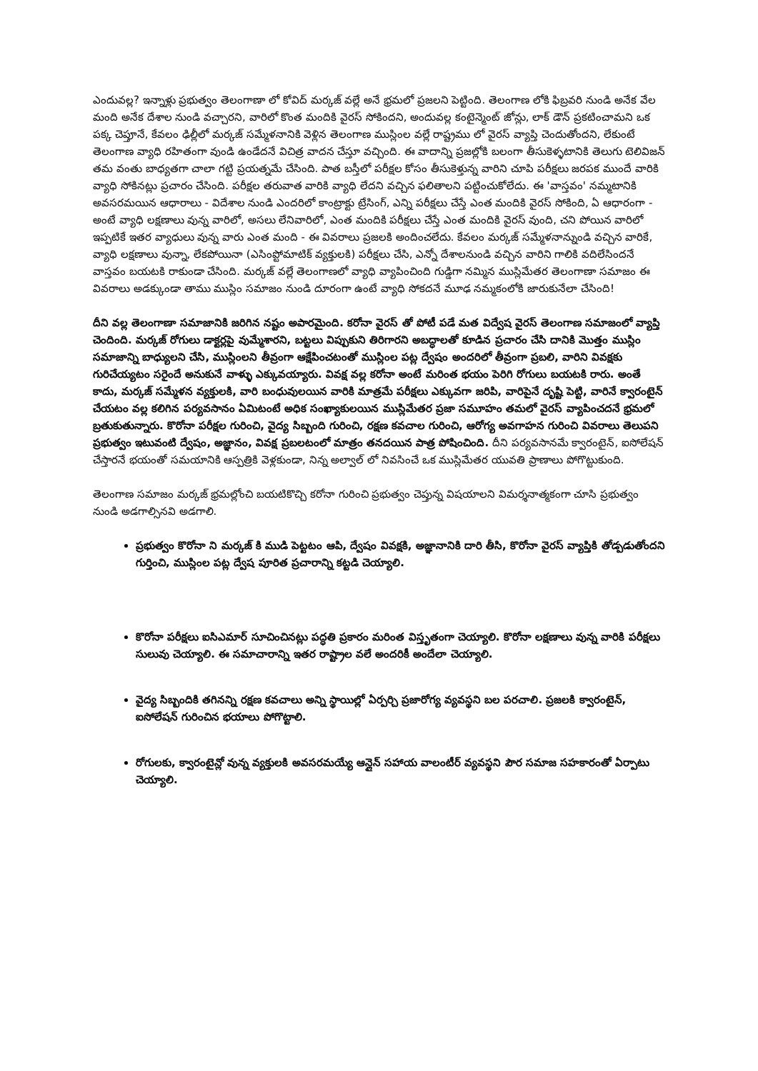ఎందువల్ల? ఇన్నాళ్లు ప్రభుత్వం తెలంగాణా లో కోవిద్ మర్కజ్ వల్లే అనే భ్రమలో ప్రజలని పెట్టింది. తెలంగాణ లోకి ఫిబ్రవరి నుండి అనేక వేల మంది అనేక దేశాల నుండి వచ్చారని, వారిలో కొంత మందికి వైరస్ సోకిందని, అందువల్ల కంటైన్మెంట్ జోన్లు, లాక్ డౌన్ ప్రకటించామని ఒక పక్క చెప్తూనే, కేవలం ఢిల్లీలో మర్కజ్ సమ్మేళనానికి వెళ్లిన తెలంగాణ ముస్లింల వల్లే రాష్ట్రము లో వైరస్ వ్యాప్తి చెందుతోందని, లేకుంటే తెలంగాణ వ్యాధి రహితంగా వుండి ఉండేదనే విచిత్ర వాదన చేస్తూ వచ్చింది. ఈ వాదాన్ని ప్రజల్లోకి బలంగా తీసుకెళ్ళటానికి తెలుగు టెలివిజన్ తమ వంతు బాధ్యతగా చాలా గట్టి ప్రయత్నమే చేసింది. పాత బస్తీలో పరీక్షల కోసం తీసుకెళ్తున్న వారిని చూపి పరీక్షలు జరపక ముందే వారికి వ్యాధి సోకినట్లు ప్రచారం చేసింది. పరీక్షల తరువాత వారికి వ్యాధి లేదని వచ్చిన ఫలితాలని పట్టించుకోలేదు. ఈ 'వాస్తవం' నమ్మటానికి అవసరమయిన ఆధారాలు - విదేశాల నుండి ఎందరిలో కాంట్రాక్టు ట్రేసింగ్, ఎన్ని పరీక్షలు చేస్తే ఎంత మందికి వైరస్ సోకింది, ఏ ఆధారంగా - అంటే వ్యాధి లక్షణాలు వున్న వారిలో, అసలు లేనివారిలో, ఎంత మందికి పరీక్షలు చేస్తే ఎంత మందికి వైరస్ వుంది, చని పోయిన వారిలో ఇప్పటికే ఇతర వ్యాధులు వున్న వారు ఎంత మంది - ఈ వివరాలు ప్రజలకి అందించలేదు. కేవలం మర్కజ్ సమ్మేళనాన్నుండి వచ్చిన వారికే, వ్యాధి లక్షణాలు వున్నా, లేకపోయినా (ఎసింప్టోమాటిక్ వ్యక్తులకి) పరీక్షలు చేసి, ఎన్నో దేశాలనుండి వచ్చిన వారిని గాలికి వదిలేసిందనే వాస్తవం బయటకి రాకుండా చేసింది. మర్కజ్ వల్లే తెలంగాణలో వ్యాధి వ్యాపించింది గుడ్డిగా నమ్మిన ముస్లిమేతర తెలంగాణా సమాజం ఈ వివరాలు అడక్కుండా తాము ముస్లిం సమాజం నుండి దూరంగా ఉంటే వ్యాధి సోకదనే మూఢ నమ్మకంలోకి జారుకునేలా చేసింది!
దీని వల్ల తెలంగాణా సమాజానికి జరిగిన నష్టం అపారమైంది. కరోనా వైరస్ తో పోటీ పడే మత విద్వేష వైరస్ తెలంగాణ సమాజంలో వ్యాప్తి చెందింది. మర్కజ్ రోగులు డాక్టర్లపై వుమ్మేశారని, బట్టలు విప్పుకుని తిరిగారని అబద్ధాలతో కూడిన ప్రచారం చేసి దానికి మొత్తం ముస్లిం సమాజాన్ని బాధ్యులని చేసి, ముస్లింలని తీవ్రంగా ఆక్షేపించటంతో ముస్లింల పట్ల ద్వేషం అందరిలో తీవ్రంగా ప్రబలి, వారిని వివక్షకు గురిచేయ్యటం సరైందే అనుకునే వాళ్ళు ఎక్కువయ్యారు. వివక్ష వల్ల కరోనా అంటే మరింత భయం పెరిగి రోగులు బయటకి రారు. అంతే కాదు, మర్కజ్ సమ్మేళన వ్యక్తులకి, వారి బంధువులయిన వారికి మాత్రమే పరీక్షలు ఎక్కువగా జరిపి, వారిపైనే దృష్టి పెట్టి, వారినే క్వారంటైన్ చేయటం వల్ల కలిగిన పర్యవసానం ఏమిటంటే అధిక సంఖ్యాకులయిన ముస్లిమేతర ప్రజా సమూహం తమలో వైరస్ వ్యాపించదనే భ్రమలో బ్రతుకుతున్నారు. కొరోనా పరీక్షల గురించి, వైద్య సిబ్బంది గురించి, రక్షణ కవచాల గురించి, ఆరోగ్య అవగాహన గురించి వివరాలు తెలుపని ప్రభుత్వం ఇటువంటి ద్వేషం, అజ్ఞానం, వివక్ష ప్రబలటంలో మాత్రం తనదయిన పాత్ర పోషించింది. దీని పర్యవసానమే క్వారంటైన్, ఐసోలేషన్ చేస్తారనే భయంతో సమయానికి ఆస్పత్రికి వెళ్లకుండా, నిన్న అల్వాల్ లో నివసించే ఒక ముస్లిమేతర యువతి ప్రాణాలు పోగొట్టుకుంది.
తెలంగాణ సమాజం మర్కజ్ భ్రమల్లోంచి బయటికొచ్చి కరోనా గురించి ప్రభుత్వం చెప్తున్న విషయాలని విమర్శనాత్మకంగా చూసి ప్రభుత్వం నుండి అడగాల్సినవి అడగాలి.
ప్రభుత్వం కొరోనా ని మర్కజ్ కి ముడి పెట్టటం ఆపి, ద్వేషం వివక్షకి, అజ్ఞానానికి దారి తీసి, కొరోనా వైరస్ వ్యాప్తికి తోడ్పడుతోందని గుర్తించి, ముస్లింల పట్ల ద్వేష పూరిత ప్రచారాన్ని కట్టడి చెయ్యాలి.
కొరోనా పరీక్షలు ఐసిఎమార్ సూచించినట్లు పద్ధతి ప్రకారం మరింత విస్తృతంగా చెయ్యాలి. కొరోనా లక్షణాలు వున్న వారికి పరీక్షలు సులువు చెయ్యాలి. ఈ సమాచారాన్ని ఇతర రాష్ట్రాల వలే అందరికీ అందేలా చెయ్యాలి.
వైద్య సిబ్బందికి తగినన్ని రక్షణ కవచాలు అన్ని స్థాయిల్లో ఏర్పర్చి ప్రజారోగ్య వ్యవస్థని బల పరచాలి. ప్రజలకి క్వారంటైన్, ఐసోలేషన్ గురించిన భయాలు పోగొట్టాలి.
రోగులకు, క్వారంటైన్లో వున్న వ్యక్తులకి అవసరమయ్యే ఆన్లైన్ సహాయ వాలంటీర్ వ్యవస్థని పౌర సమాజ సహకారంతో ఏర్పాటు చెయ్యాలి.